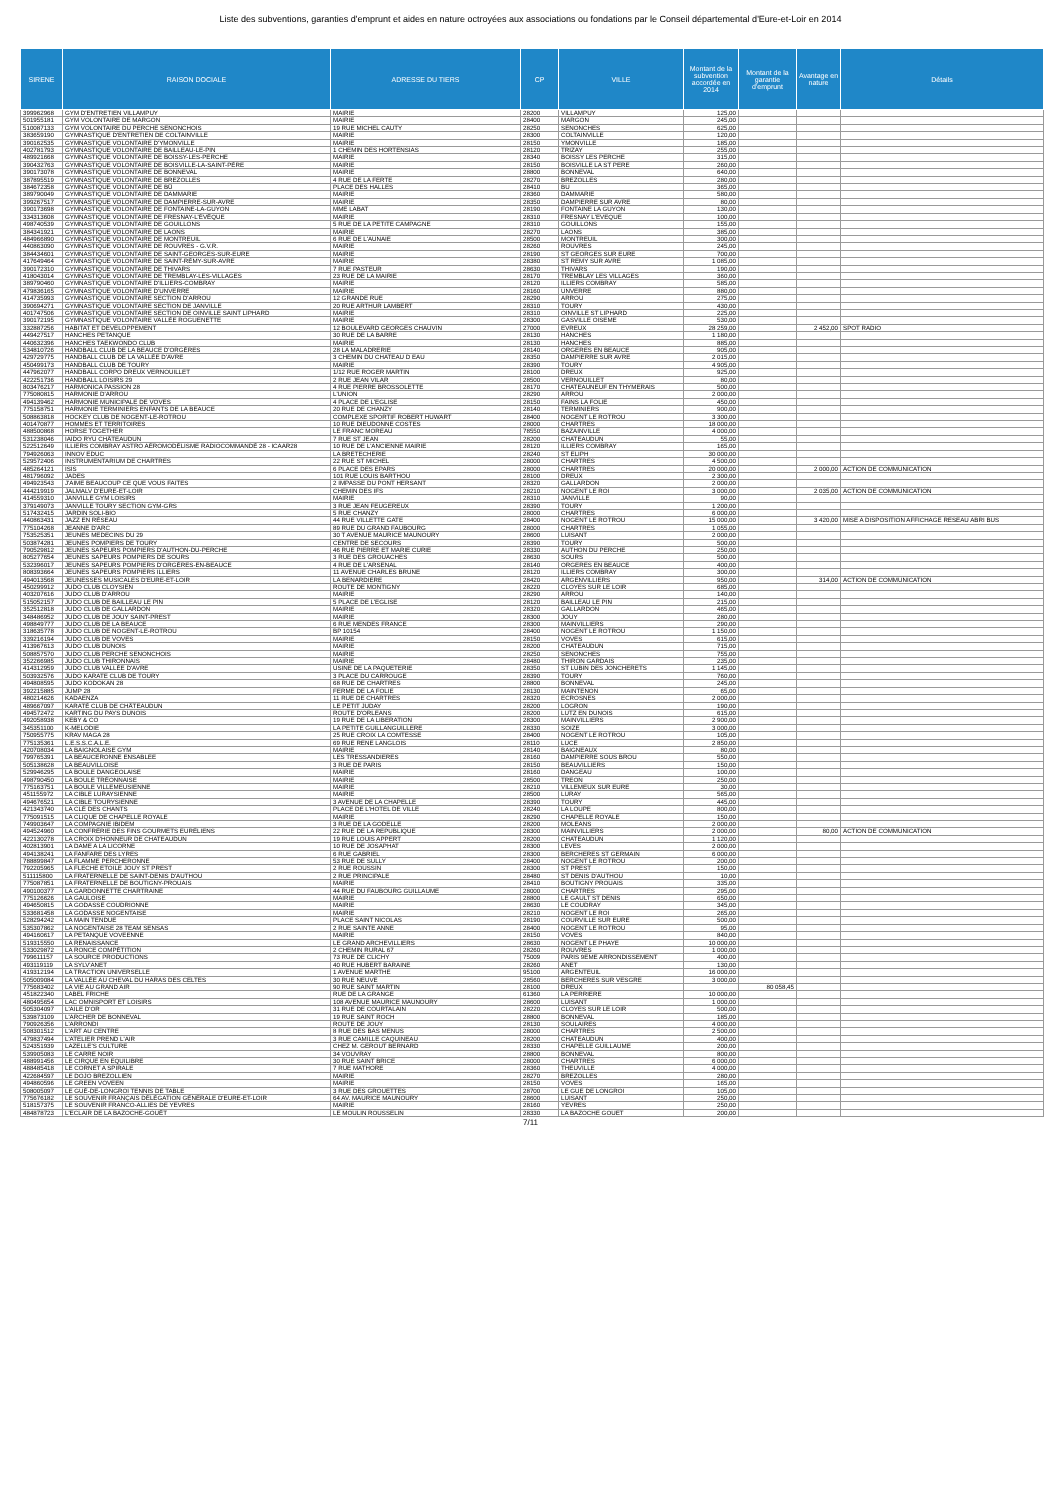Liste des subventions, garanties d'emprunt et aides en nature octroyées aux associations ou fondations par le Conseil départemental d'Eure-et-Loir en 2014
| SIRENE | RAISON DOCIALE | ADRESSE DU TIERS | CP | VILLE | Montant de la subvention accordée en 2014 | Montant de la garantie d'emprunt | Avantage en nature | Détails |
| --- | --- | --- | --- | --- | --- | --- | --- | --- |
| 399962968 | GYM D'ENTRETIEN VILLAMPUY | MAIRIE | 28200 | VILLAMPUY | 125,00 | | | |
| 501955181 | GYM VOLONTAIRE DE MARGON | MAIRIE | 28400 | MARGON | 245,00 | | | |
| 510087133 | GYM VOLONTAIRE DU PERCHE SENONCHOIS | 19 RUE MICHEL CAUTY | 28250 | SENONCHES | 625,00 | | | |
| 383659190 | GYMNASTIQUE D'ENTRETIEN DE COLTAINVILLE | MAIRIE | 28300 | COLTAINVILLE | 120,00 | | | |
| 390162535 | GYMNASTIQUE VOLONTAIRE D'YMONVILLE | MAIRIE | 28150 | YMONVILLE | 185,00 | | | |
| 402781793 | GYMNASTIQUE VOLONTAIRE DE BAILLEAU-LE-PIN | 1 CHEMIN DES HORTENSIAS | 28120 | TRIZAY | 255,00 | | | |
| 489921668 | GYMNASTIQUE VOLONTAIRE DE BOISSY-LES-PERCHE | MAIRIE | 28340 | BOISSY LES PERCHE | 315,00 | | | |
| 390432763 | GYMNASTIQUE VOLONTAIRE DE BOISVILLE-LA-SAINT-PÈRE | MAIRIE | 28150 | BOISVILLE LA ST PERE | 260,00 | | | |
| 390173078 | GYMNASTIQUE VOLONTAIRE DE BONNEVAL | MAIRIE | 28800 | BONNEVAL | 640,00 | | | |
| 387895519 | GYMNASTIQUE VOLONTAIRE DE BREZOLLES | 4 RUE DE LA FERTE | 28270 | BREZOLLES | 280,00 | | | |
| 384672358 | GYMNASTIQUE VOLONTAIRE DE BÛ | PLACE DES HALLES | 28410 | BU | 365,00 | | | |
| 389790049 | GYMNASTIQUE VOLONTAIRE DE DAMMARIE | MAIRIE | 28360 | DAMMARIE | 580,00 | | | |
| 399267517 | GYMNASTIQUE VOLONTAIRE DE DAMPIERRE-SUR-AVRE | MAIRIE | 28350 | DAMPIERRE SUR AVRE | 80,00 | | | |
| 390173698 | GYMNASTIQUE VOLONTAIRE DE FONTAINE-LA-GUYON | MME LABAT | 28190 | FONTAINE LA GUYON | 130,00 | | | |
| 334313608 | GYMNASTIQUE VOLONTAIRE DE FRESNAY-L'ÉVÊQUE | MAIRIE | 28310 | FRESNAY L'EVEQUE | 100,00 | | | |
| 498740539 | GYMNASTIQUE VOLONTAIRE DE GOUILLONS | 5 RUE DE LA PETITE CAMPAGNE | 28310 | GOUILLONS | 155,00 | | | |
| 384341921 | GYMNASTIQUE VOLONTAIRE DE LAONS | MAIRIE | 28270 | LAONS | 385,00 | | | |
| 484966890 | GYMNASTIQUE VOLONTAIRE DE MONTREUIL | 6 RUE DE L'AUNAIE | 28500 | MONTREUIL | 300,00 | | | |
| 440863090 | GYMNASTIQUE VOLONTAIRE DE ROUVRES - G.V.R. | MAIRIE | 28260 | ROUVRES | 245,00 | | | |
| 384434601 | GYMNASTIQUE VOLONTAIRE DE SAINT-GEORGES-SUR-EURE | MAIRIE | 28190 | ST GEORGES SUR EURE | 700,00 | | | |
| 417649464 | GYMNASTIQUE VOLONTAIRE DE SAINT-RÉMY-SUR-AVRE | MAIRIE | 28380 | ST REMY SUR AVRE | 1 085,00 | | | |
| 390172310 | GYMNASTIQUE VOLONTAIRE DE THIVARS | 7 RUE PASTEUR | 28630 | THIVARS | 190,00 | | | |
| 418043014 | GYMNASTIQUE VOLONTAIRE DE TREMBLAY-LES-VILLAGES | 23 RUE DE LA MAIRIE | 28170 | TREMBLAY LES VILLAGES | 360,00 | | | |
| 389790460 | GYMNASTIQUE VOLONTAIRE D'ILLIERS-COMBRAY | MAIRIE | 28120 | ILLIERS COMBRAY | 585,00 | | | |
| 479836165 | GYMNASTIQUE VOLONTAIRE D'UNVERRE | MAIRIE | 28160 | UNVERRE | 880,00 | | | |
| 414735993 | GYMNASTIQUE VOLONTAIRE SECTION D'ARROU | 12 GRANDE RUE | 28290 | ARROU | 275,00 | | | |
| 390694271 | GYMNASTIQUE VOLONTAIRE SECTION DE JANVILLE | 20 RUE ARTHUR LAMBERT | 28310 | TOURY | 430,00 | | | |
| 401747506 | GYMNASTIQUE VOLONTAIRE SECTION DE OINVILLE SAINT LIPHARD | MAIRIE | 28310 | OINVILLE ST LIPHARD | 225,00 | | | |
| 390172195 | GYMNASTIQUE VOLONTAIRE VALLÉE ROGUENETTE | MAIRIE | 28300 | GASVILLE OISEME | 530,00 | | | |
| 332887256 | HABITAT ET DEVELOPPEMENT | 12 BOULEVARD GEORGES CHAUVIN | 27000 | EVREUX | 28 259,00 | | 2 452,00 | SPOT RADIO |
| 449427517 | HANCHES PETANQUE | 30 RUE DE LA BARRE | 28130 | HANCHES | 1 180,00 | | | |
| 440632396 | HANCHES TAEKWONDO CLUB | MAIRIE | 28130 | HANCHES | 885,00 | | | |
| 534810726 | HANDBALL CLUB DE LA BEAUCE D'ORGÈRES | 28 LA MALADRERIE | 28140 | ORGERES EN BEAUCE | 905,00 | | | |
| 429729775 | HANDBALL CLUB DE LA VALLÉE D'AVRE | 3 CHEMIN DU CHATEAU D EAU | 28350 | DAMPIERRE SUR AVRE | 2 015,00 | | | |
| 450499173 | HANDBALL CLUB DE TOURY | MAIRIE | 28390 | TOURY | 4 905,00 | | | |
| 447962077 | HANDBALL CORPO DREUX VERNOUILLET | 1/12 RUE ROGER MARTIN | 28100 | DREUX | 925,00 | | | |
| 422251736 | HANDBALL LOISIRS 29 | 2 RUE JEAN VILAR | 28500 | VERNOUILLET | 80,00 | | | |
| 803476217 | HARMONICA PASSION 28 | 4 RUE PIERRE BROSSOLETTE | 28170 | CHATEAUNEUF EN THYMERAIS | 500,00 | | | |
| 775080815 | HARMONIE D'ARROU | L'UNION | 28290 | ARROU | 2 000,00 | | | |
| 494139462 | HARMONIE MUNICIPALE DE VOVES | 4 PLACE DE L'EGLISE | 28150 | FAINS LA FOLIE | 450,00 | | | |
| 775158751 | HARMONIE TERMINIERS ENFANTS DE LA BEAUCE | 20 RUE DE CHANZY | 28140 | TERMINIERS | 900,00 | | | |
| 508863818 | HOCKEY CLUB DE NOGENT-LE-ROTROU | COMPLEXE SPORTIF ROBERT HUWART | 28400 | NOGENT LE ROTROU | 3 300,00 | | | |
| 401470877 | HOMMES ET TERRITOIRES | 10 RUE DIEUDONNE COSTES | 28000 | CHARTRES | 18 000,00 | | | |
| 488500868 | HORSE TOGETHER | LE FRANC MOREAU | 78550 | BAZAINVILLE | 4 000,00 | | | |
| 531238046 | IAIDO RYU CHÂTEAUDUN | 7 RUE ST JEAN | 28200 | CHATEAUDUN | 55,00 | | | |
| 522512649 | ILLIERS COMBRAY ASTRO AÉROMODÉLISME RADIOCOMMANDÉ 28 - ICAAR28 | 10 RUE DE L'ANCIENNE MAIRIE | 28120 | ILLIERS COMBRAY | 165,00 | | | |
| 794926063 | INNOV EDUC | LA BRETECHERIE | 28240 | ST ELIPH | 30 000,00 | | | |
| 529572406 | INSTRUMENTARIUM DE CHARTRES | 22 RUE ST MICHEL | 28000 | CHARTRES | 4 500,00 | | | |
| 485264121 | ISIS | 6 PLACE DES EPARS | 28000 | CHARTRES | 20 000,00 | | 2 000,00 | ACTION DE COMMUNICATION |
| 481796092 | JADES | 101 RUE LOUIS BARTHOU | 28100 | DREUX | 2 300,00 | | | |
| 494923543 | J'AIME BEAUCOUP CE QUE VOUS FAITES | 2 IMPASSE DU PONT HERSANT | 28320 | GALLARDON | 2 000,00 | | | |
| 444219919 | JALMALV D'EURE-ET-LOIR | CHEMIN DES IFS | 28210 | NOGENT LE ROI | 3 000,00 | | 2 035,00 | ACTION DE COMMUNICATION |
| 414559310 | JANVILLE GYM LOISIRS | MAIRIE | 28310 | JANVILLE | 90,00 | | | |
| 379149073 | JANVILLE TOURY SECTION GYM-GRS | 3 RUE JEAN FEUGEREUX | 28390 | TOURY | 1 200,00 | | | |
| 517432415 | JARDIN SOLI-BIO | 5 RUE CHANZY | 28000 | CHARTRES | 6 000,00 | | | |
| 440863431 | JAZZ EN RÉSEAU | 44 RUE VILLETTE GATE | 28400 | NOGENT LE ROTROU | 15 000,00 | | 3 420,00 | MISE A DISPOSITION AFFICHAGE RESEAU ABRI BUS |
| 775104268 | JEANNE D'ARC | 89 RUE DU GRAND FAUBOURG | 28000 | CHARTRES | 1 055,00 | | | |
| 753525351 | JEUNES MEDECINS DU 29 | 30 T AVENUE MAURICE MAUNOURY | 28600 | LUISANT | 2 000,00 | | | |
| 503874281 | JEUNES POMPIERS DE TOURY | CENTRE DE SECOURS | 28390 | TOURY | 500,00 | | | |
| 790529812 | JEUNES SAPEURS POMPIERS D'AUTHON-DU-PERCHE | 46 RUE PIERRE ET MARIE CURIE | 28330 | AUTHON DU PERCHE | 250,00 | | | |
| 805277654 | JEUNES SAPEURS POMPIERS DE SOURS | 3 RUE DES GROUACHES | 28630 | SOURS | 500,00 | | | |
| 532396017 | JEUNES SAPEURS POMPIERS D'ORGÈRES-EN-BEAUCE | 4 RUE DE L'ARSENAL | 28140 | ORGERES EN BEAUCE | 400,00 | | | |
| 808393664 | JEUNES SAPEURS POMPIERS ILLIERS | 11 AVENUE CHARLES BRUNE | 28120 | ILLIERS COMBRAY | 300,00 | | | |
| 494013568 | JEUNESSES MUSICALES D'EURE-ET-LOIR | LA BENARDIERE | 28420 | ARGENVILLIERS | 950,00 | | 314,00 | ACTION DE COMMUNICATION |
| 450299912 | JUDO CLUB CLOYSIEN | ROUTE DE MONTIGNY | 28220 | CLOYES SUR LE LOIR | 685,00 | | | |
| 403207616 | JUDO CLUB D'ARROU | MAIRIE | 28290 | ARROU | 140,00 | | | |
| 515052157 | JUDO CLUB DE BAILLEAU LE PIN | 5 PLACE DE L'EGLISE | 28120 | BAILLEAU LE PIN | 215,00 | | | |
| 352512818 | JUDO CLUB DE GALLARDON | MAIRIE | 28320 | GALLARDON | 465,00 | | | |
| 348486952 | JUDO CLUB DE JOUY SAINT-PREST | MAIRIE | 28300 | JOUY | 280,00 | | | |
| 498849777 | JUDO CLUB DE LA BEAUCE | 6 RUE MENDES FRANCE | 28300 | MAINVILLIERS | 290,00 | | | |
| 318635778 | JUDO CLUB DE NOGENT-LE-ROTROU | BP 10154 | 28400 | NOGENT LE ROTROU | 1 150,00 | | | |
| 339216194 | JUDO CLUB DE VOVES | MAIRIE | 28150 | VOVES | 615,00 | | | |
| 413967613 | JUDO CLUB DUNOIS | MAIRIE | 28200 | CHATEAUDUN | 715,00 | | | |
| 508857570 | JUDO CLUB PERCHE SENONCHOIS | MAIRIE | 28250 | SENONCHES | 755,00 | | | |
| 352266985 | JUDO CLUB THIRONNAIS | MAIRIE | 28480 | THIRON GARDAIS | 235,00 | | | |
| 414312959 | JUDO CLUB VALLÉE D'AVRE | USINE DE LA PAQUETERIE | 28350 | ST LUBIN DES JONCHERETS | 1 145,00 | | | |
| 503932576 | JUDO KARATE CLUB DE TOURY | 3 PLACE DU CARROUGE | 28390 | TOURY | 760,00 | | | |
| 494808595 | JUDO KODOKAN 28 | 68 RUE DE CHARTRES | 28800 | BONNEVAL | 245,00 | | | |
| 392215885 | JUMP 28 | FERME DE LA FOLIE | 28130 | MAINTENON | 65,00 | | | |
| 480214626 | KADAENZA | 11 RUE DE CHARTRES | 28320 | ECROSNES | 2 000,00 | | | |
| 489667097 | KARATÉ CLUB DE CHÂTEAUDUN | LE PETIT JUDAY | 28200 | LOGRON | 190,00 | | | |
| 494572472 | KARTING DU PAYS DUNOIS | ROUTE D'ORLEANS | 28200 | LUTZ EN DUNOIS | 615,00 | | | |
| 492058938 | KEBY & CO | 19 RUE DE LA LIBERATION | 28300 | MAINVILLIERS | 2 900,00 | | | |
| 345351100 | K-MELODIE | LA PETITE GUILLANGUILLERE | 28330 | SOIZE | 3 000,00 | | | |
| 750955775 | KRAV MAGA 28 | 25 RUE CROIX LA COMTESSE | 28400 | NOGENT LE ROTROU | 105,00 | | | |
| 775135361 | L.E.S.S.C.A.L.E. | 69 RUE RENE LANGLOIS | 28110 | LUCE | 2 850,00 | | | |
| 420708034 | LA BAIGNOLAISE GYM | MAIRIE | 28140 | BAIGNEAUX | 80,00 | | | |
| 799765391 | LA BEAUCERONNE ENSABLEE | LES TRESSANDIERES | 28160 | DAMPIERRE SOUS BROU | 550,00 | | | |
| 505138628 | LA BEAUVILLOISE | 3 RUE DE PARIS | 28150 | BEAUVILLIERS | 150,00 | | | |
| 529946295 | LA BOULE DANGEOLAISE | MAIRIE | 28160 | DANGEAU | 100,00 | | | |
| 498790450 | LA BOULE TRÉONNAISE | MAIRIE | 28500 | TREON | 250,00 | | | |
| 775163751 | LA BOULE VILLEMEUSIENNE | MAIRIE | 28210 | VILLEMEUX SUR EURE | 30,00 | | | |
| 451155972 | LA CIBLE LURAYSIENNE | MAIRIE | 28500 | LURAY | 565,00 | | | |
| 494676521 | LA CIBLE TOURYSIENNE | 3 AVENUE DE LA CHAPELLE | 28390 | TOURY | 445,00 | | | |
| 421343740 | LA CLÉ DES CHANTS | PLACE DE L'HOTEL DE VILLE | 28240 | LA LOUPE | 800,00 | | | |
| 775091515 | LA CLIQUE DE CHAPELLE ROYALE | MAIRIE | 28290 | CHAPELLE ROYALE | 150,00 | | | |
| 749903647 | LA COMPAGNIE IBIDEM | 3 RUE DE LA GODELLE | 28200 | MOLEANS | 2 000,00 | | | |
| 494524960 | LA CONFRÉRIE DES FINS GOURMETS EURÉLIENS | 22 RUE DE LA REPUBLIQUE | 28300 | MAINVILLIERS | 2 000,00 | | 80,00 | ACTION DE COMMUNICATION |
| 422130278 | LA CROIX D'HONNEUR DE CHATEAUDUN | 19 RUE LOUIS APPERT | 28200 | CHATEAUDUN | 1 120,00 | | | |
| 402813901 | LA DAME A LA LICORNE | 10 RUE DE JOSAPHAT | 28300 | LEVES | 2 000,00 | | | |
| 494138241 | LA FANFARE DES LYRES | 6 RUE GABRIEL | 28300 | BERCHERES ST GERMAIN | 6 000,00 | | | |
| 788899847 | LA FLAMME PERCHERONNE | 53 RUE DE SULLY | 28400 | NOGENT LE ROTROU | 200,00 | | | |
| 792205965 | LA FLECHE ETOILE JOUY ST PREST | 2 RUE ROUSSIN | 28300 | ST PREST | 150,00 | | | |
| 511115800 | LA FRATERNELLE DE SAINT-DENIS D'AUTHOU | 2 RUE PRINCIPALE | 28480 | ST DENIS D'AUTHOU | 10,00 | | | |
| 775087851 | LA FRATERNELLE DE BOUTIGNY-PROUAIS | MAIRIE | 28410 | BOUTIGNY PROUAIS | 335,00 | | | |
| 490100377 | LA GARDONNETTE CHARTRAINE | 44 RUE DU FAUBOURG GUILLAUME | 28000 | CHARTRES | 295,00 | | | |
| 775126626 | LA GAULOISE | MAIRIE | 28800 | LE GAULT ST DENIS | 650,00 | | | |
| 494650815 | LA GODASSE COUDRIONNE | MAIRIE | 28630 | LE COUDRAY | 345,00 | | | |
| 533681458 | LA GODASSE NOGENTAISE | MAIRIE | 28210 | NOGENT LE ROI | 265,00 | | | |
| 528294242 | LA MAIN TENDUE | PLACE SAINT NICOLAS | 28190 | COURVILLE SUR EURE | 500,00 | | | |
| 535307862 | LA NOGENTAISE 28 TEAM SENSAS | 2 RUE SAINTE ANNE | 28400 | NOGENT LE ROTROU | 95,00 | | | |
| 494160617 | LA PETANQUE VOVEENNE | MAIRIE | 28150 | VOVES | 840,00 | | | |
| 519315550 | LA RENAISSANCE | LE GRAND ARCHEVILLIERS | 28630 | NOGENT LE PHAYE | 10 000,00 | | | |
| 533029872 | LA RONCE COMPÉTITION | 2 CHEMIN RURAL 67 | 28260 | ROUVRES | 1 000,00 | | | |
| 799611157 | LA SOURCE PRODUCTIONS | 73 RUE DE CLICHY | 75009 | PARIS 9EME ARRONDISSEMENT | 400,00 | | | |
| 493119119 | LA SYLV'ANET | 40 RUE HUBERT BARAINE | 28260 | ANET | 130,00 | | | |
| 419312194 | LA TRACTION UNIVERSELLE | 1 AVENUE MARTHE | 95100 | ARGENTEUIL | 16 000,00 | | | |
| 505009084 | LA VALLÉE AU CHEVAL DU HARAS DES CELTES | 30 RUE NEUVE | 28560 | BERCHERES SUR VESGRE | 3 000,00 | | | |
| 775683402 | LA VIE AU GRAND AIR | 90 RUE SAINT MARTIN | 28100 | DREUX | | 80 058,45 | | |
| 451822340 | LABEL FRICHE | RUE DE LA GRANGE | 61360 | LA PERRIERE | 10 000,00 | | | |
| 480495654 | LAC OMNISPORT ET LOISIRS | 108 AVENUE MAURICE MAUNOURY | 28600 | LUISANT | 1 000,00 | | | |
| 505304097 | L'AILE D'OR | 31 RUE DE COURTALAIN | 28220 | CLOYES SUR LE LOIR | 500,00 | | | |
| 539873109 | L'ARCHER DE BONNEVAL | 19 RUE SAINT ROCH | 28800 | BONNEVAL | 185,00 | | | |
| 790926356 | L'ARRONDI | ROUTE DE JOUY | 28130 | SOULAIRES | 4 000,00 | | | |
| 508301512 | L'ART AU CENTRE | 8 RUE DES BAS MENUS | 28000 | CHARTRES | 2 500,00 | | | |
| 479837494 | L'ATELIER PREND L'AIR | 3 RUE CAMILLE CAQUINEAU | 28200 | CHATEAUDUN | 400,00 | | | |
| 524351939 | LAZELLE'S CULTURE | CHEZ M. GEROUT BERNARD | 28330 | CHAPELLE GUILLAUME | 200,00 | | | |
| 539905083 | LE CARRE NOIR | 34 VOUVRAY | 28800 | BONNEVAL | 800,00 | | | |
| 488991456 | LE CIRQUE EN EQUILIBRE | 30 RUE SAINT BRICE | 28000 | CHARTRES | 6 000,00 | | | |
| 488485418 | LE CORNET A SPIRALE | 7 RUE MATHORE | 28360 | THEUVILLE | 4 000,00 | | | |
| 422684597 | LE DOJO BREZOLLIEN | MAIRIE | 28270 | BREZOLLES | 280,00 | | | |
| 494860596 | LE GREEN VOVEEN | MAIRIE | 28150 | VOVES | 165,00 | | | |
| 508005097 | LE GUÉ-DE-LONGROI TENNIS DE TABLE | 3 RUE DES GROUETTES | 28700 | LE GUE DE LONGROI | 105,00 | | | |
| 775676182 | LE SOUVENIR FRANÇAIS DÉLÉGATION GÉNÉRALE D'EURE-ET-LOIR | 64 AV. MAURICE MAUNOURY | 28600 | LUISANT | 250,00 | | | |
| 518157375 | LE SOUVENIR FRANCO-ALLIES DE YEVRES | MAIRIE | 28160 | YEVRES | 250,00 | | | |
| 484878723 | L'ECLAIR DE LA BAZOCHE-GOUËT | LE MOULIN ROUSSELIN | 28330 | LA BAZOCHE GOUET | 200,00 | | | |
7/11